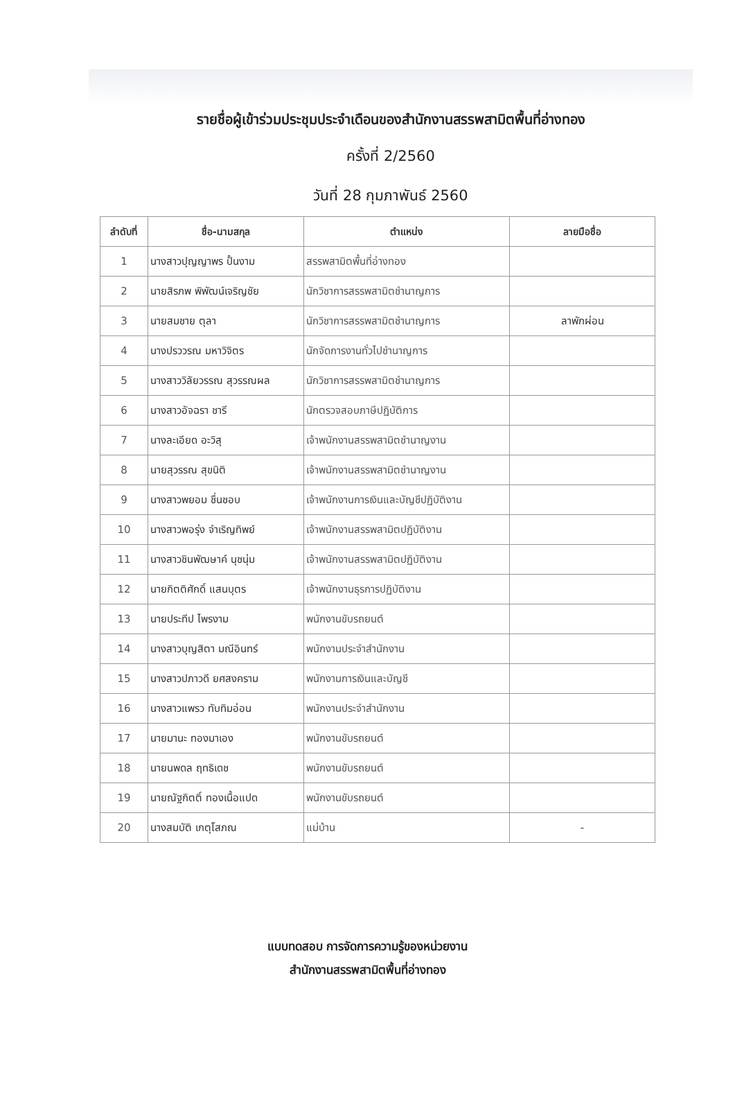รายชื่อผู้เข้าร่วมประชุมประจำเดือนของสำนักงานสรรพสามิตพื้นที่อ่างทอง
ครั้งที่ 2/2560
วันที่ 28 กุมภาพันธ์ 2560
| ลำดับที่ | ชื่อ-นามสกุล | ตำแหน่ง | ลายมือชื่อ |
| --- | --- | --- | --- |
| 1 | นางสาวปุญญาพร ปั้นงาม | สรรพสามิตพื้นที่อ่างทอง | |
| 2 | นายสิรภพ พิพัฒน์เจริญชัย | นักวิชาการสรรพสามิตชำนาญการ | |
| 3 | นายสมชาย ตุลา | นักวิชาการสรรพสามิตชำนาญการ | ลาพักผ่อน |
| 4 | นางปรววรณ มหาวิจิตร | นักจัดการงานทั่วไปชำนาญการ | |
| 5 | นางสาววิลัยวรรณ สุวรรณผล | นักวิชาการสรรพสามิตชำนาญการ | |
| 6 | นางสาวอัจฉรา ชารี | นักตรวจสอบภาษีปฏิบัติการ | |
| 7 | นางละเอียด อะวิสุ | เจ้าพนักงานสรรพสามิตชำนาญงาน | |
| 8 | นายสุวรรณ สุขนิติ | เจ้าพนักงานสรรพสามิตชำนาญงาน | |
| 9 | นางสาวพยอม ชื่นชอบ | เจ้าพนักงานการเงินและบัญชีปฏิบัติงาน | |
| 10 | นางสาวพอรุ่ง จำเริญทิพย์ | เจ้าพนักงานสรรพสามิตปฏิบัติงาน | |
| 11 | นางสาวชินพัฒษาค์ นุชนุ่ม | เจ้าพนักงานสรรพสามิตปฏิบัติงาน | |
| 12 | นายกิตติศักดิ์ แสนบุตร | เจ้าพนักงานธุรการปฏิบัติงาน | |
| 13 | นายประทีป ไพรงาม | พนักงานขับรถยนต์ | |
| 14 | นางสาวบุญสิตา มณีอินทร์ | พนักงานประจำสำนักงาน | |
| 15 | นางสาวปภาวดี ยศสงคราม | พนักงานการเงินและบัญชี | |
| 16 | นางสาวแพรว ทับทิมอ่อน | พนักงานประจำสำนักงาน | |
| 17 | นายมานะ ทองมาเอง | พนักงานขับรถยนต์ | |
| 18 | นายนพดล ฤทธิเดช | พนักงานขับรถยนต์ | |
| 19 | นายณัฐกิตติ์ ทองเนื้อแปด | พนักงานขับรถยนต์ | |
| 20 | นางสมบัติ เกตุโสภณ | แม่บ้าน | - |
แบบทดสอบ การจัดการความรู้ของหน่วยงาน
สำนักงานสรรพสามิตพื้นที่อ่างทอง